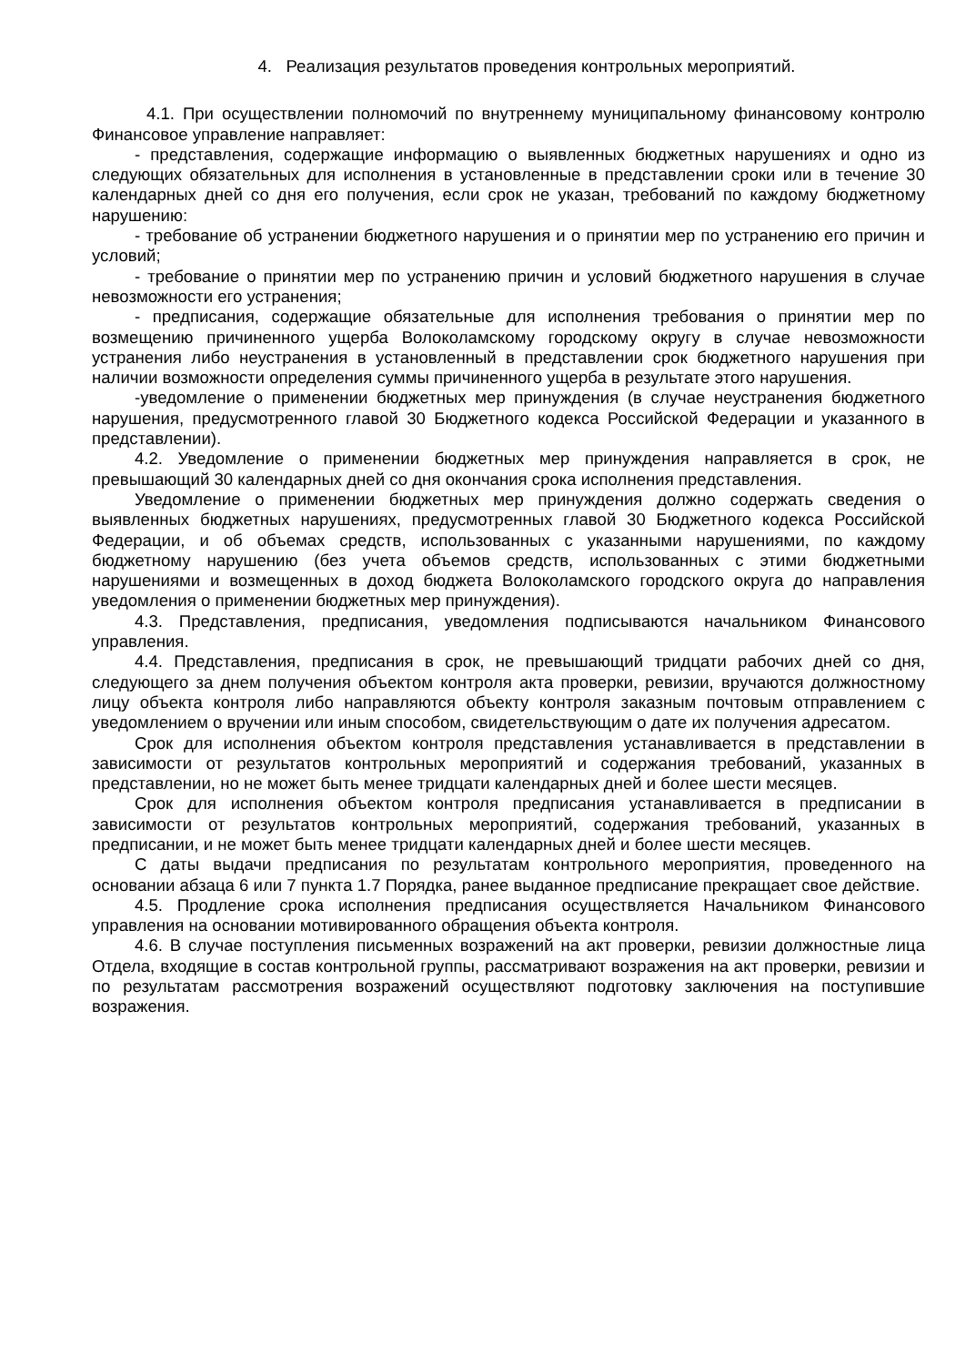4. Реализация результатов проведения контрольных мероприятий.
4.1. При осуществлении полномочий по внутреннему муниципальному финансовому контролю Финансовое управление направляет:
- представления, содержащие информацию о выявленных бюджетных нарушениях и одно из следующих обязательных для исполнения в установленные в представлении сроки или в течение 30 календарных дней со дня его получения, если срок не указан, требований по каждому бюджетному нарушению:
- требование об устранении бюджетного нарушения и о принятии мер по устранению его причин и условий;
- требование о принятии мер по устранению причин и условий бюджетного нарушения в случае невозможности его устранения;
- предписания, содержащие обязательные для исполнения требования о принятии мер по возмещению причиненного ущерба Волоколамскому городскому округу в случае невозможности устранения либо неустранения в установленный в представлении срок бюджетного нарушения при наличии возможности определения суммы причиненного ущерба в результате этого нарушения.
-уведомление о применении бюджетных мер принуждения (в случае неустранения бюджетного нарушения, предусмотренного главой 30 Бюджетного кодекса Российской Федерации и указанного в представлении).
4.2. Уведомление о применении бюджетных мер принуждения направляется в срок, не превышающий 30 календарных дней со дня окончания срока исполнения представления.
Уведомление о применении бюджетных мер принуждения должно содержать сведения о выявленных бюджетных нарушениях, предусмотренных главой 30 Бюджетного кодекса Российской Федерации, и об объемах средств, использованных с указанными нарушениями, по каждому бюджетному нарушению (без учета объемов средств, использованных с этими бюджетными нарушениями и возмещенных в доход бюджета Волоколамского городского округа до направления уведомления о применении бюджетных мер принуждения).
4.3. Представления, предписания, уведомления подписываются начальником Финансового управления.
4.4. Представления, предписания в срок, не превышающий тридцати рабочих дней со дня, следующего за днем получения объектом контроля акта проверки, ревизии, вручаются должностному лицу объекта контроля либо направляются объекту контроля заказным почтовым отправлением с уведомлением о вручении или иным способом, свидетельствующим о дате их получения адресатом.
Срок для исполнения объектом контроля представления устанавливается в представлении в зависимости от результатов контрольных мероприятий и содержания требований, указанных в представлении, но не может быть менее тридцати календарных дней и более шести месяцев.
Срок для исполнения объектом контроля предписания устанавливается в предписании в зависимости от результатов контрольных мероприятий, содержания требований, указанных в предписании, и не может быть менее тридцати календарных дней и более шести месяцев.
С даты выдачи предписания по результатам контрольного мероприятия, проведенного на основании абзаца 6 или 7 пункта 1.7 Порядка, ранее выданное предписание прекращает свое действие.
4.5. Продление срока исполнения предписания осуществляется Начальником Финансового управления на основании мотивированного обращения объекта контроля.
4.6. В случае поступления письменных возражений на акт проверки, ревизии должностные лица Отдела, входящие в состав контрольной группы, рассматривают возражения на акт проверки, ревизии и по результатам рассмотрения возражений осуществляют подготовку заключения на поступившие возражения.